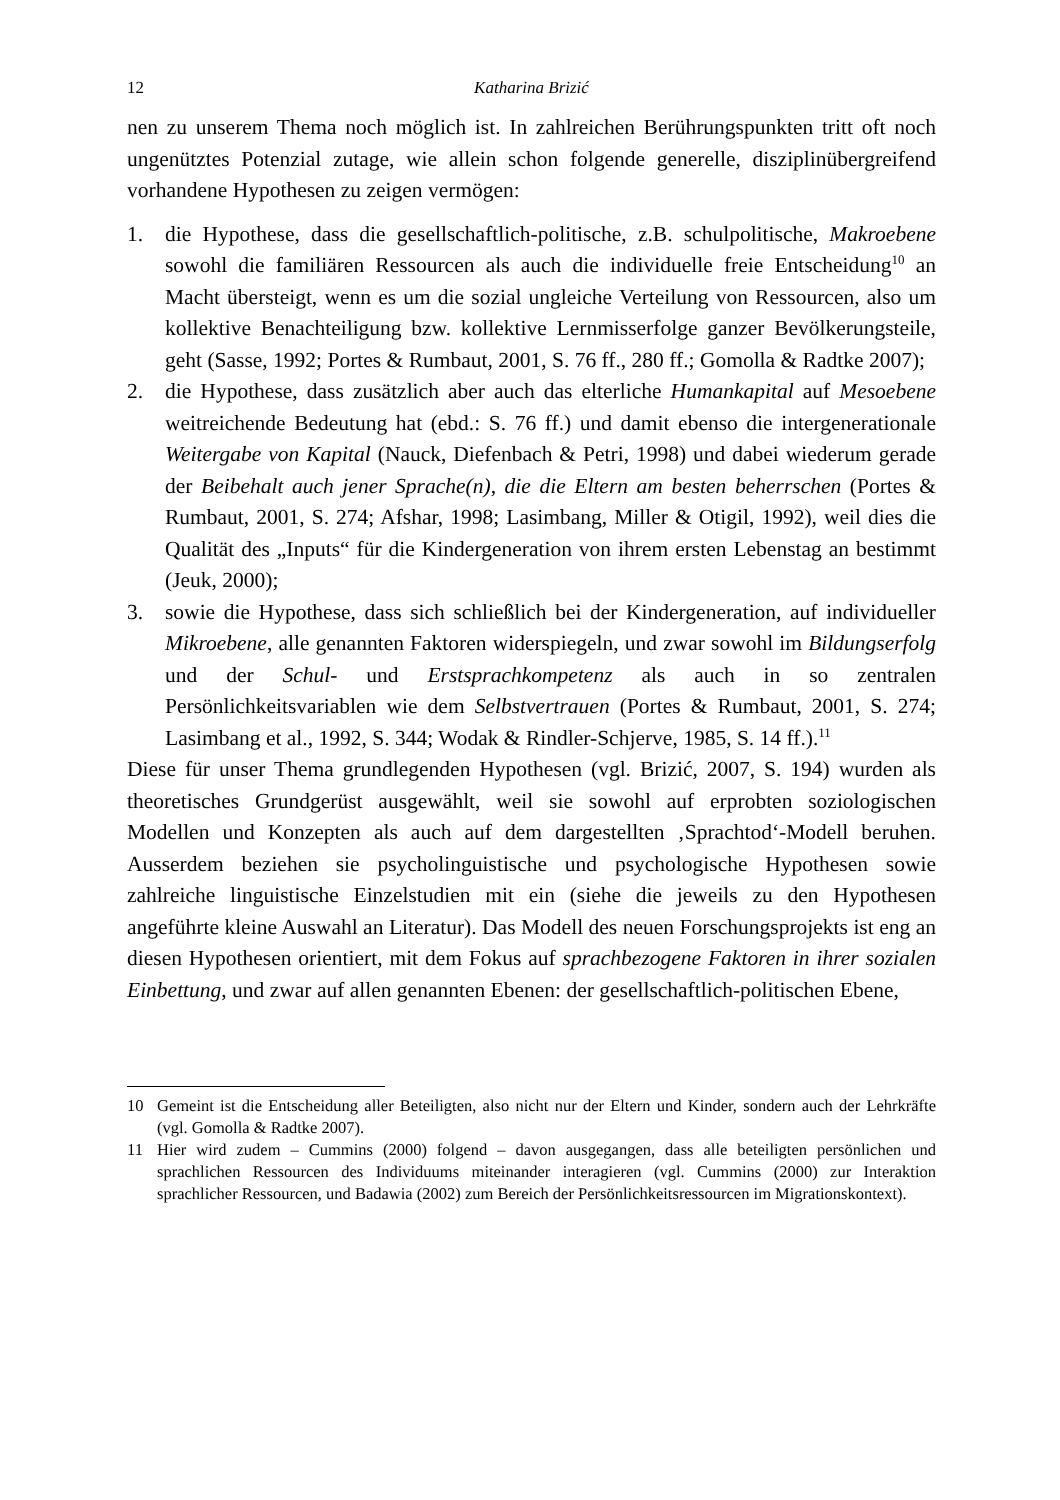12 Katharina Brizić
nen zu unserem Thema noch möglich ist. In zahlreichen Berührungspunkten tritt oft noch ungenütztes Potenzial zutage, wie allein schon folgende generelle, disziplinübergreifend vorhandene Hypothesen zu zeigen vermögen:
1. die Hypothese, dass die gesellschaftlich-politische, z.B. schulpolitische, Makroebene sowohl die familiären Ressourcen als auch die individuelle freie Entscheidung<sup>10</sup> an Macht übersteigt, wenn es um die sozial ungleiche Verteilung von Ressourcen, also um kollektive Benachteiligung bzw. kollektive Lernmisserfolge ganzer Bevölkerungsteile, geht (Sasse, 1992; Portes & Rumbaut, 2001, S. 76 ff., 280 ff.; Gomolla & Radtke 2007);
2. die Hypothese, dass zusätzlich aber auch das elterliche Humankapital auf Mesoebene weitreichende Bedeutung hat (ebd.: S. 76 ff.) und damit ebenso die intergenerationale Weitergabe von Kapital (Nauck, Diefenbach & Petri, 1998) und dabei wiederum gerade der Beibehalt auch jener Sprache(n), die die Eltern am besten beherrschen (Portes & Rumbaut, 2001, S. 274; Afshar, 1998; Lasimbang, Miller & Otigil, 1992), weil dies die Qualität des „Inputs“ für die Kindergeneration von ihrem ersten Lebenstag an bestimmt (Jeuk, 2000);
3. sowie die Hypothese, dass sich schließlich bei der Kindergeneration, auf individueller Mikroebene, alle genannten Faktoren widerspiegeln, und zwar sowohl im Bildungserfolg und der Schul- und Erstsprachkompetenz als auch in so zentralen Persönlichkeitsvariablen wie dem Selbstvertrauen (Portes & Rumbaut, 2001, S. 274; Lasimbang et al., 1992, S. 344; Wodak & Rindler-Schjerve, 1985, S. 14 ff.).<sup>11</sup>
Diese für unser Thema grundlegenden Hypothesen (vgl. Brizić, 2007, S. 194) wurden als theoretisches Grundgerüst ausgewählt, weil sie sowohl auf erprobten soziologischen Modellen und Konzepten als auch auf dem dargestellten ‚Sprachtod‘-Modell beruhen. Ausserdem beziehen sie psycholinguistische und psychologische Hypothesen sowie zahlreiche linguistische Einzelstudien mit ein (siehe die jeweils zu den Hypothesen angeführte kleine Auswahl an Literatur). Das Modell des neuen Forschungsprojekts ist eng an diesen Hypothesen orientiert, mit dem Fokus auf sprachbezogene Faktoren in ihrer sozialen Einbettung, und zwar auf allen genannten Ebenen: der gesellschaftlich-politischen Ebene,
10 Gemeint ist die Entscheidung aller Beteiligten, also nicht nur der Eltern und Kinder, sondern auch der Lehrkräfte (vgl. Gomolla & Radtke 2007).
11 Hier wird zudem – Cummins (2000) folgend – davon ausgegangen, dass alle beteiligten persönlichen und sprachlichen Ressourcen des Individuums miteinander interagieren (vgl. Cummins (2000) zur Interaktion sprachlicher Ressourcen, und Badawia (2002) zum Bereich der Persönlichkeitsressourcen im Migrationskontext).